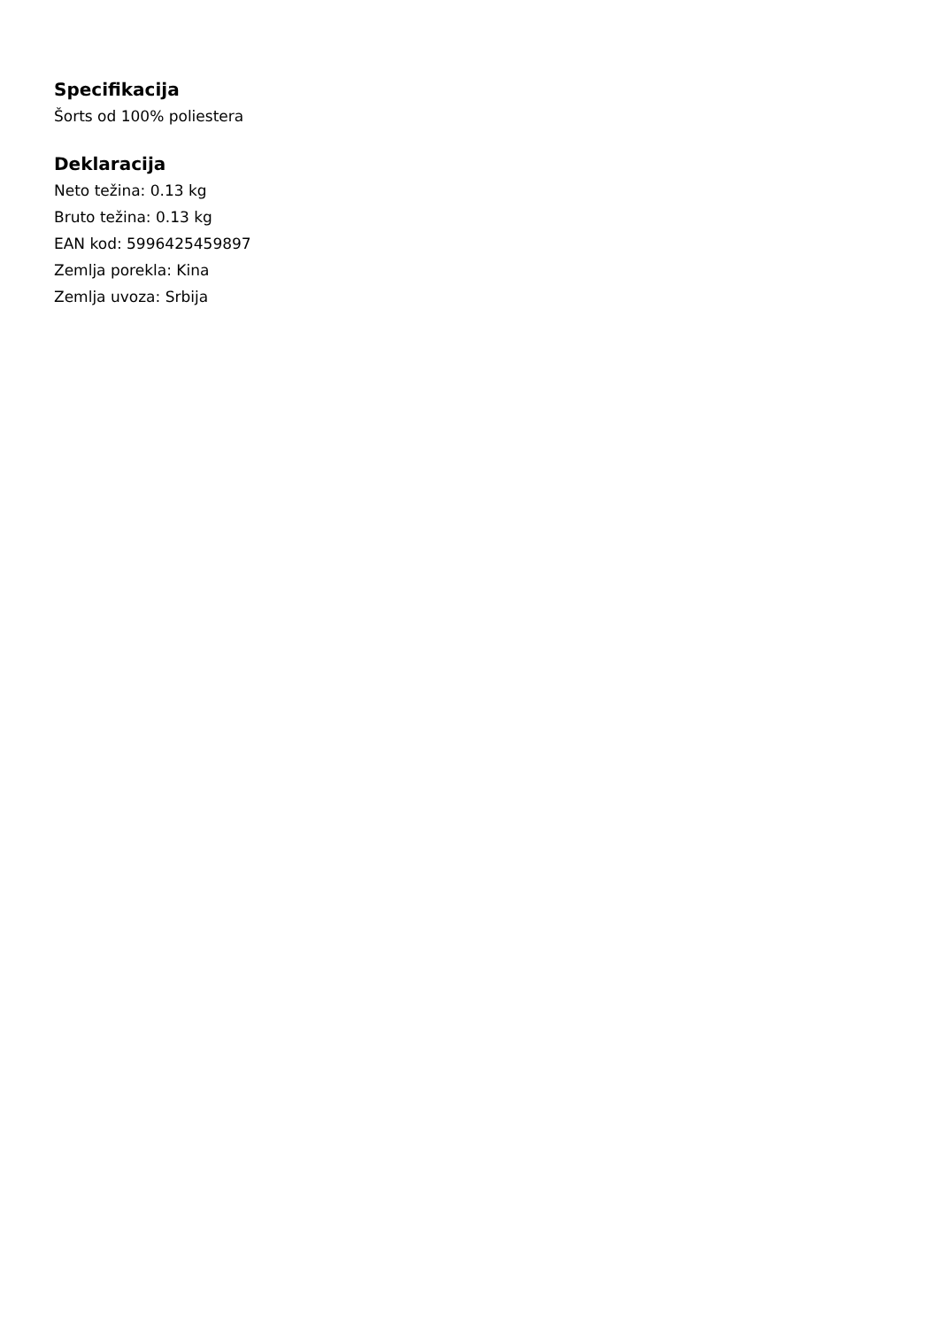Specifikacija
Šorts od 100% poliestera
Deklaracija
Neto težina: 0.13 kg
Bruto težina: 0.13 kg
EAN kod: 5996425459897
Zemlja porekla: Kina
Zemlja uvoza: Srbija